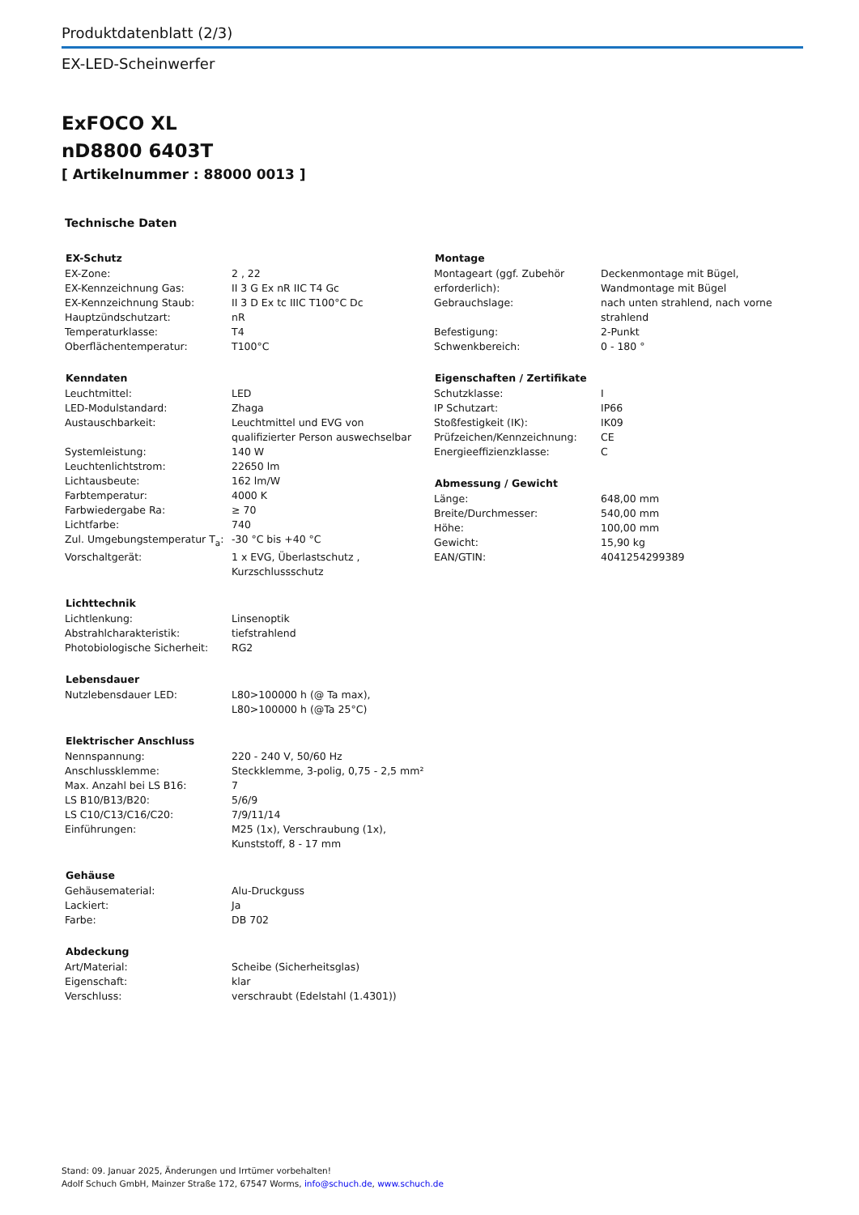Produktdatenblatt (2/3)
EX-LED-Scheinwerfer
ExFOCO XL
nD8800 6403T
[ Artikelnummer : 88000 0013 ]
Technische Daten
| EX-Schutz | |
| --- | --- |
| EX-Zone: | 2 , 22 |
| EX-Kennzeichnung Gas: | II 3 G Ex nR IIC T4 Gc |
| EX-Kennzeichnung Staub: | II 3 D Ex tc IIIC T100°C Dc |
| Hauptzündschutzart: | nR |
| Temperaturklasse: | T4 |
| Oberflächentemperatur: | T100°C |
| Kenndaten | |
| --- | --- |
| Leuchtmittel: | LED |
| LED-Modulstandard: | Zhaga |
| Austauschbarkeit: | Leuchtmittel und EVG von qualifizierter Person auswechselbar |
| Systemleistung: | 140 W |
| Leuchtenlichtstrom: | 22650 lm |
| Lichtausbeute: | 162 lm/W |
| Farbtemperatur: | 4000 K |
| Farbwiedergabe Ra: | ≥ 70 |
| Lichtfarbe: | 740 |
| Zul. Umgebungstemperatur T<sub>a</sub>: | -30 °C bis +40 °C |
| Vorschaltgerät: | 1 x EVG, Überlastschutz , Kurzschlussschutz |
| Lichttechnik | |
| --- | --- |
| Lichtlenkung: | Linsenoptik |
| Abstrahlcharakteristik: | tiefstrahlend |
| Photobiologische Sicherheit: | RG2 |
| Lebensdauer | |
| --- | --- |
| Nutzlebensdauer LED: | L80>100000 h (@ Ta max), L80>100000 h (@Ta 25°C) |
| Elektrischer Anschluss | |
| --- | --- |
| Nennspannung: | 220 - 240 V, 50/60 Hz |
| Anschlussklemme: | Steckklemme, 3-polig, 0,75 - 2,5 mm² |
| Max. Anzahl bei LS B16: | 7 |
| LS B10/B13/B20: | 5/6/9 |
| LS C10/C13/C16/C20: | 7/9/11/14 |
| Einführungen: | M25 (1x), Verschraubung (1x), Kunststoff, 8 - 17 mm |
| Gehäuse | |
| --- | --- |
| Gehäusematerial: | Alu-Druckguss |
| Lackiert: | Ja |
| Farbe: | DB 702 |
| Abdeckung | |
| --- | --- |
| Art/Material: | Scheibe (Sicherheitsglas) |
| Eigenschaft: | klar |
| Verschluss: | verschraubt (Edelstahl (1.4301)) |
| Montage | |
| --- | --- |
| Montageart (ggf. Zubehör erforderlich): | Deckenmontage mit Bügel, Wandmontage mit Bügel |
| Gebrauchslage: | nach unten strahlend, nach vorne strahlend |
| Befestigung: | 2-Punkt |
| Schwenkbereich: | 0 - 180 ° |
| Eigenschaften / Zertifikate | |
| --- | --- |
| Schutzklasse: | I |
| IP Schutzart: | IP66 |
| Stoßfestigkeit (IK): | IK09 |
| Prüfzeichen/Kennzeichnung: | CE |
| Energieeffizienzklasse: | C |
| Abmessung / Gewicht | |
| --- | --- |
| Länge: | 648,00 mm |
| Breite/Durchmesser: | 540,00 mm |
| Höhe: | 100,00 mm |
| Gewicht: | 15,90 kg |
| EAN/GTIN: | 4041254299389 |
Stand: 09. Januar 2025, Änderungen und Irrtümer vorbehalten!
Adolf Schuch GmbH, Mainzer Straße 172, 67547 Worms, info@schuch.de, www.schuch.de